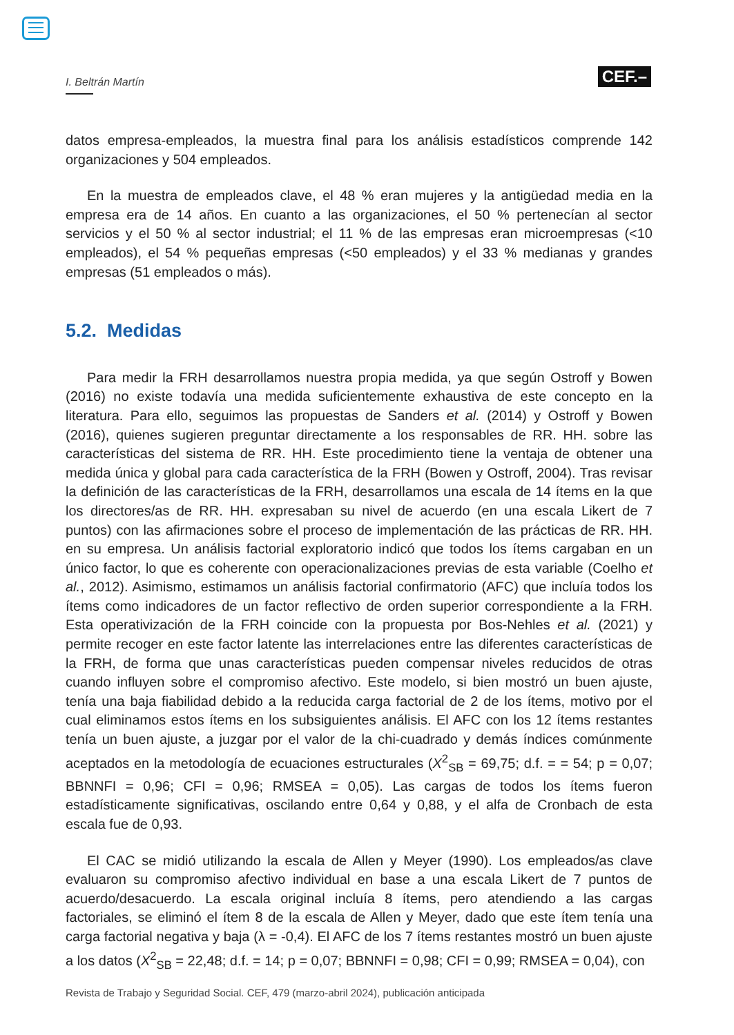I. Beltrán Martín
CEF.–
datos empresa-empleados, la muestra final para los análisis estadísticos comprende 142 organizaciones y 504 empleados.
En la muestra de empleados clave, el 48 % eran mujeres y la antigüedad media en la empresa era de 14 años. En cuanto a las organizaciones, el 50 % pertenecían al sector servicios y el 50 % al sector industrial; el 11 % de las empresas eran microempresas (<10 empleados), el 54 % pequeñas empresas (<50 empleados) y el 33 % medianas y grandes empresas (51 empleados o más).
5.2. Medidas
Para medir la FRH desarrollamos nuestra propia medida, ya que según Ostroff y Bowen (2016) no existe todavía una medida suficientemente exhaustiva de este concepto en la literatura. Para ello, seguimos las propuestas de Sanders et al. (2014) y Ostroff y Bowen (2016), quienes sugieren preguntar directamente a los responsables de RR. HH. sobre las características del sistema de RR. HH. Este procedimiento tiene la ventaja de obtener una medida única y global para cada característica de la FRH (Bowen y Ostroff, 2004). Tras revisar la definición de las características de la FRH, desarrollamos una escala de 14 ítems en la que los directores/as de RR. HH. expresaban su nivel de acuerdo (en una escala Likert de 7 puntos) con las afirmaciones sobre el proceso de implementación de las prácticas de RR. HH. en su empresa. Un análisis factorial exploratorio indicó que todos los ítems cargaban en un único factor, lo que es coherente con operacionalizaciones previas de esta variable (Coelho et al., 2012). Asimismo, estimamos un análisis factorial confirmatorio (AFC) que incluía todos los ítems como indicadores de un factor reflectivo de orden superior correspondiente a la FRH. Esta operativización de la FRH coincide con la propuesta por Bos-Nehles et al. (2021) y permite recoger en este factor latente las interrelaciones entre las diferentes características de la FRH, de forma que unas características pueden compensar niveles reducidos de otras cuando influyen sobre el compromiso afectivo. Este modelo, si bien mostró un buen ajuste, tenía una baja fiabilidad debido a la reducida carga factorial de 2 de los ítems, motivo por el cual eliminamos estos ítems en los subsiguientes análisis. El AFC con los 12 ítems restantes tenía un buen ajuste, a juzgar por el valor de la chi-cuadrado y demás índices comúnmente aceptados en la metodología de ecuaciones estructurales (X<sup>2</sup><sub>SB</sub> = 69,75; d.f. = = 54; p = 0,07; BBNNFI = 0,96; CFI = 0,96; RMSEA = 0,05). Las cargas de todos los ítems fueron estadísticamente significativas, oscilando entre 0,64 y 0,88, y el alfa de Cronbach de esta escala fue de 0,93.
El CAC se midió utilizando la escala de Allen y Meyer (1990). Los empleados/as clave evaluaron su compromiso afectivo individual en base a una escala Likert de 7 puntos de acuerdo/desacuerdo. La escala original incluía 8 ítems, pero atendiendo a las cargas factoriales, se eliminó el ítem 8 de la escala de Allen y Meyer, dado que este ítem tenía una carga factorial negativa y baja (λ = -0,4). El AFC de los 7 ítems restantes mostró un buen ajuste a los datos (X<sup>2</sup><sub>SB</sub> = 22,48; d.f. = 14; p = 0,07; BBNNFI = 0,98; CFI = 0,99; RMSEA = 0,04), con
Revista de Trabajo y Seguridad Social. CEF, 479 (marzo-abril 2024), publicación anticipada